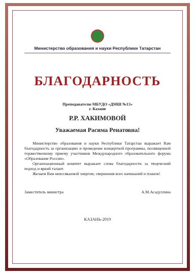Министерство образования и науки Республики Татарстан
БЛАГОДАРНОСТЬ
Преподавателю МБУДО «ДМШ №13»
г. Казани
Р.Р. ХАКИМОВОЙ
Уважаемая Расима Ренатовна!
Министерство образования и науки Республики Татарстан выражает Вам благодарность за организацию и проведение концертной программы, посвященной торжественному приему участников Международного образовательного форума «Образование России».
Организационный комитет выражает слова благодарности за творческий подход и яркий талант.
Желаем Вам неиссякаемой энергии, свершения всех начинаний и планов!
Заместитель министра А.М.Асадуллина
КАЗАНЬ-2019